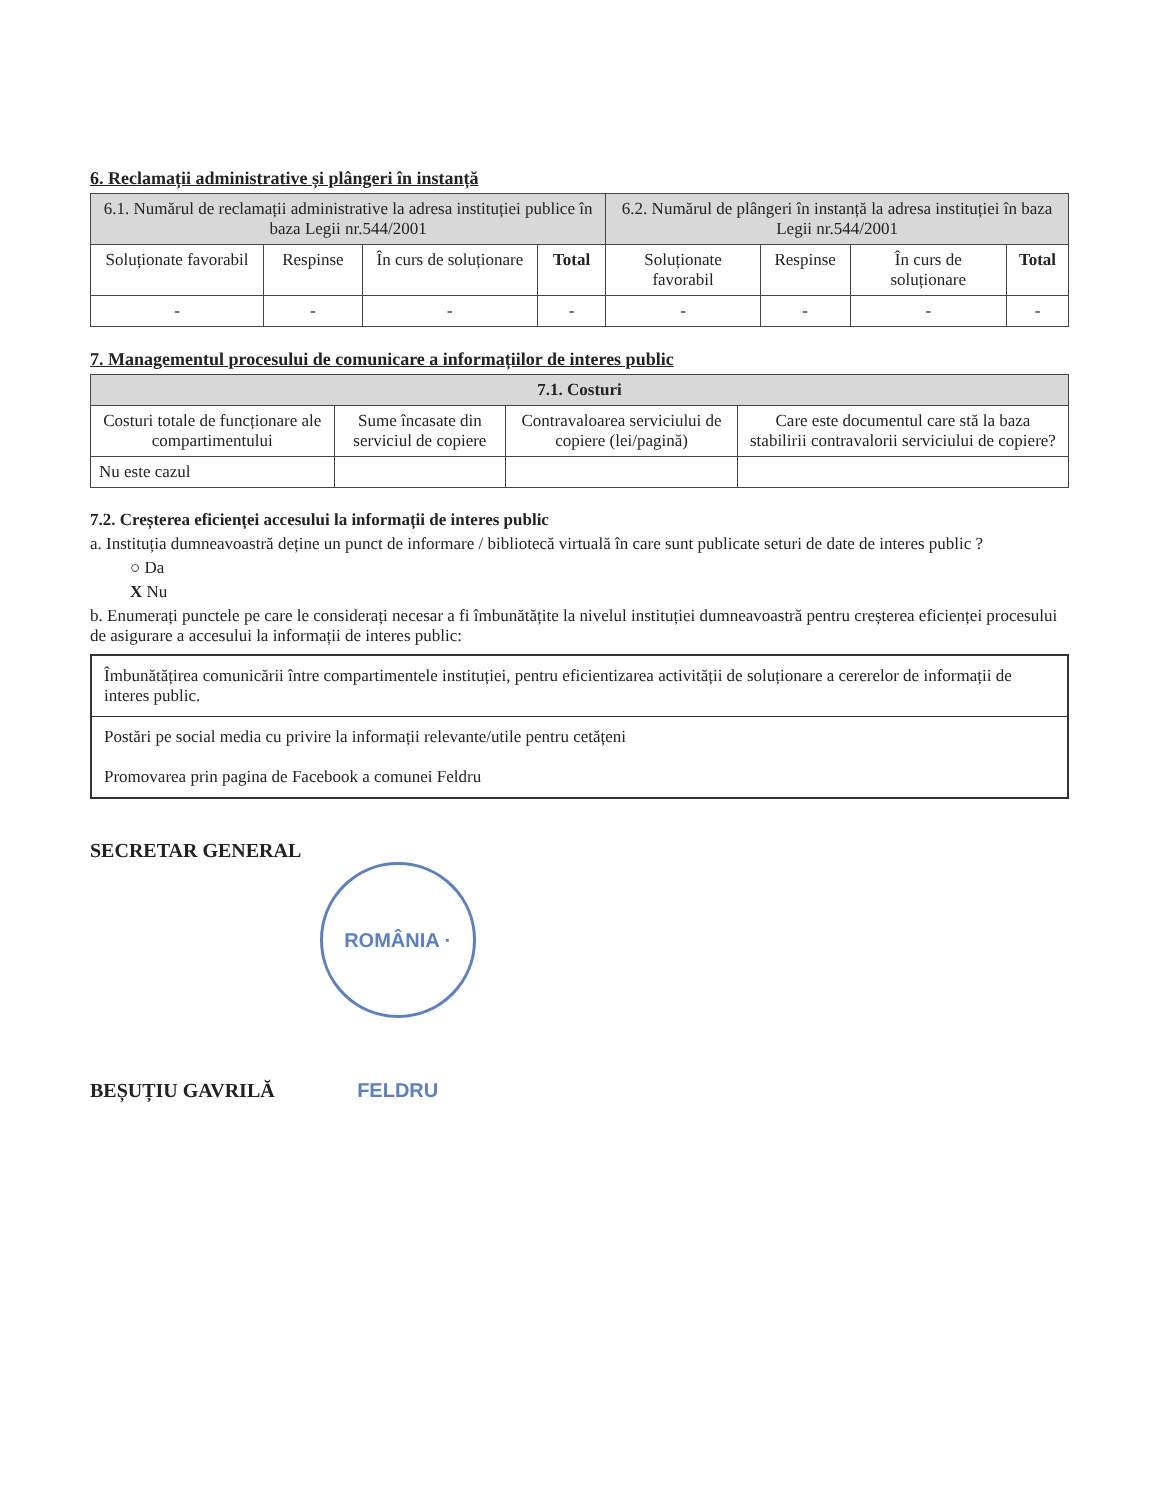6. Reclamații administrative și plângeri în instanță
| 6.1. Numărul de reclamații administrative la adresa instituției publice în baza Legii nr.544/2001 | | | | 6.2. Numărul de plângeri în instanță la adresa instituției în baza Legii nr.544/2001 | | | |
| --- | --- | --- | --- | --- | --- | --- | --- |
| Soluționate favorabil | Respinse | În curs de soluționare | Total | Soluționate favorabil | Respinse | În curs de soluționare | Total |
| - | - | - | - | - | - | - | - |
7. Managementul procesului de comunicare a informațiilor de interes public
| 7.1. Costuri | | | |
| --- | --- | --- | --- |
| Costuri totale de funcționare ale compartimentului | Sume încasate din serviciul de copiere | Contravaloarea serviciului de copiere (lei/pagină) | Care este documentul care stă la baza stabilirii contravalorii serviciului de copiere? |
| Nu este cazul | | | |
7.2. Creșterea eficienței accesului la informații de interes public
a. Instituția dumneavoastră deține un punct de informare / bibliotecă virtuală în care sunt publicate seturi de date de interes public ?
○ Da
X Nu
b. Enumerați punctele pe care le considerați necesar a fi îmbunătățite la nivelul instituției dumneavoastră pentru creșterea eficienței procesului de asigurare a accesului la informații de interes public:
Îmbunătățirea comunicării între compartimentele instituției, pentru eficientizarea activității de soluționare a cererelor de informații de interes public.
Postări pe social media cu privire la informații relevante/utile pentru cetățeni
Promovarea prin pagina de Facebook a comunei Feldru
SECRETAR GENERAL
BEȘUȚIU GAVRILĂ ROMÂNIA · FELDRU